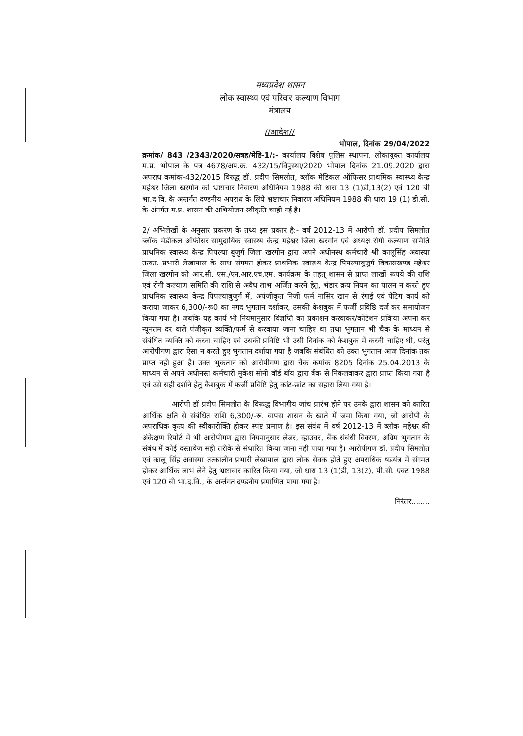मध्यप्रदेश शासन
लोक स्वास्थ्य एवं परिवार कल्याण विभाग
मंत्रालय
//आदेश//
भोपाल, दिनांक 29/04/2022
क्रमांक/ 843 /2343/2020/सत्रह/मेडि-1/:- कार्यालय विशेष पुलिस स्थापना, लोकायुक्त कार्यालय म.प्र. भोपाल के पत्र 4678/अप.क्र. 432/15/विपुस्था/2020 भोपाल दिनांक 21.09.2020 द्वारा अपराध कमांक-432/2015 विरुद्ध डॉ. प्रदीप सिमलोत, ब्लॉक मेडिकल ऑफिसर प्राथमिक स्वास्थ्य केन्द्र महेश्वर जिला खरगोन को भ्रष्टाचार निवारण अधिनियम 1988 की धारा 13 (1)डी,13(2) एवं 120 बी भा.द.वि. के अन्तर्गत दण्डनीय अपराध के लिये भ्रष्टाचार निवारण अधिनियम 1988 की धारा 19 (1) डी.सी. के अंतर्गत म.प्र. शासन की अभियोजन स्वीकृति चाही गई है।
2/ अभिलेखों के अनुसार प्रकरण के तथ्य इस प्रकार है:- वर्ष 2012-13 में आरोपी डॉ. प्रदीप सिमलोत ब्लॉक मेडीकल ऑफीसर सामुदायिक स्वास्थ्य केन्द्र महेश्वर जिला खरगोन एवं अध्यक्ष रोगी कल्याण समिति प्राथमिक स्वास्थ्य केन्द्र पिपल्या बुजुर्ग जिला खरगोन द्वारा अपने अधीनस्थ कर्मचारी श्री कालूसिंह अवास्या तत्का. प्रभारी लेखापाल के साथ संगमत होकर प्राथमिक स्वास्थ्य केन्द्र पिपल्याबुजुर्ग विकासखण्ड महेश्वर जिला खरगोन को आर.सी. एस./एन.आर.एच.एम. कार्यक्रम के तहत् शासन से प्राप्त लाखों रूपये की राशि एवं रोगी कल्याण समिति की राशि से अवैध लाभ अर्जित करने हेतु, भंडार क्रय नियम का पालन न करते हुए प्राथमिक स्वास्थ्य केन्द्र पिपल्याबुजुर्ग में, अपंजीकृत निजी फर्म नासिर खान से रंगाई एवं पेंटिग कार्य को कराया जाकर 6,300/-रू0 का नगद भुगतान दर्शाकर, उसकी केशबुक में फर्जी प्रविष्ठि दर्ज कर समायोजन किया गया है। जबकि यह कार्य भी नियमानुसार विज्ञप्ति का प्रकाशन करवाकर/कोटेशन प्रकिया अपना कर न्यूनतम दर वाले पंजीकृत व्यक्ति/फर्म से करवाया जाना चाहिए था तथा भुगतान भी चैक के माध्यम से संबंधित व्यक्ति को करना चाहिए एवं उसकी प्रविष्टि भी उसी दिनांक को कैशबुक में करनी चाहिए थी, परंतु आरोपीगण द्वारा ऐसा न करते हुए भुगतान दर्शाया गया है जबकि संबंधित को उक्त भुगतान आज दिनांक तक प्राप्त नही हुआ है। उक्त भुकतान को आरोपीगण द्वारा चैक कमांक 8205 दिनांक 25.04.2013 के माध्यम से अपने अधीनस्त कर्मचारी मुकेश सोनी वॉर्ड बॉय द्वारा बैंक से निकलवाकर द्वारा प्राप्त किया गया है एवं उसे सही दर्शाने हेतु कैशबुक में फर्जी प्रविष्टि हेतु कांट-छांट का सहारा लिया गया है।
आरोपी डॉ प्रदीप सिमलोत के विरूद्ध विभागीय जांच प्रारंभ होने पर उनके द्वारा शासन को कारित आर्थिक क्षति से संबंधित राशि 6,300/-रू. वापस शासन के खाते में जमा किया गया, जो आरोपी के अपराधिक कृत्य की स्वीकारोक्ति होकर स्पष्ट प्रमाण है। इस संबंध में वर्ष 2012-13 में ब्लॉक महेश्वर की अंकेक्षण रिपोर्ट में भी आरोपीगण द्वारा नियमानुसार लेजर, व्हाउचर, बैंक संबंधी विवरण, अग्रिम भुगतान के संबंध में कोई दस्तावेज सही तरीके से संधारित किया जाना नही पाया गया है। आरोपीगण डॉ. प्रदीप सिमलोत एवं कालू सिंह अवास्या तत्कालीन प्रभारी लेखापाल द्वारा लोक सेवक होते हुए अपराधिक षडयंत्र में संगमत होकर आर्थिक लाभ लेने हेतु भ्रष्टाचार कारित किया गया, जो धारा 13 (1)डी, 13(2), पी.सी. एक्ट 1988 एवं 120 बी भा.द.वि., के अर्न्तगत दण्डनीय प्रमाणित पाया गया है।
निरंतर........